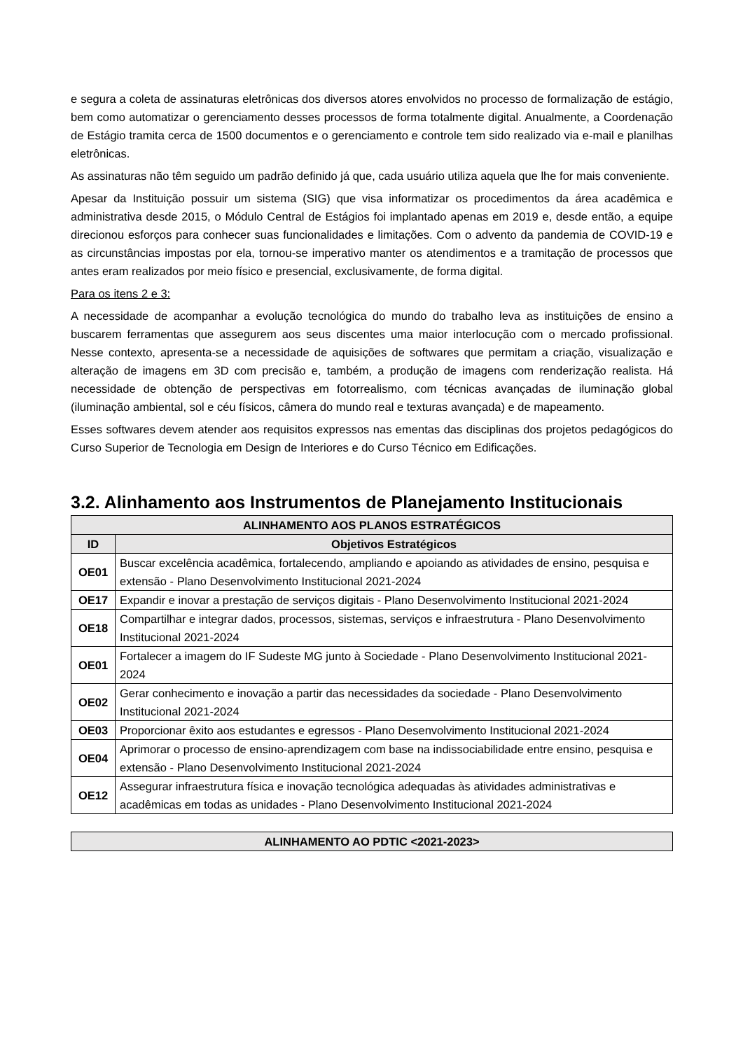e segura a coleta de assinaturas eletrônicas dos diversos atores envolvidos no processo de formalização de estágio, bem como automatizar o gerenciamento desses processos de forma totalmente digital. Anualmente, a Coordenação de Estágio tramita cerca de 1500 documentos e o gerenciamento e controle tem sido realizado via e-mail e planilhas eletrônicas.
As assinaturas não têm seguido um padrão definido já que, cada usuário utiliza aquela que lhe for mais conveniente.
Apesar da Instituição possuir um sistema (SIG) que visa informatizar os procedimentos da área acadêmica e administrativa desde 2015, o Módulo Central de Estágios foi implantado apenas em 2019 e, desde então, a equipe direcionou esforços para conhecer suas funcionalidades e limitações. Com o advento da pandemia de COVID-19 e as circunstâncias impostas por ela, tornou-se imperativo manter os atendimentos e a tramitação de processos que antes eram realizados por meio físico e presencial, exclusivamente, de forma digital.
Para os itens 2 e 3:
A necessidade de acompanhar a evolução tecnológica do mundo do trabalho leva as instituições de ensino a buscarem ferramentas que assegurem aos seus discentes uma maior interlocução com o mercado profissional. Nesse contexto, apresenta-se a necessidade de aquisições de softwares que permitam a criação, visualização e alteração de imagens em 3D com precisão e, também, a produção de imagens com renderização realista. Há necessidade de obtenção de perspectivas em fotorrealismo, com técnicas avançadas de iluminação global (iluminação ambiental, sol e céu físicos, câmera do mundo real e texturas avançada) e de mapeamento.
Esses softwares devem atender aos requisitos expressos nas ementas das disciplinas dos projetos pedagógicos do Curso Superior de Tecnologia em Design de Interiores e do Curso Técnico em Edificações.
3.2. Alinhamento aos Instrumentos de Planejamento Institucionais
| ALINHAMENTO AOS PLANOS ESTRATÉGICOS | |
| --- | --- |
| ID | Objetivos Estratégicos |
| OE01 | Buscar excelência acadêmica, fortalecendo, ampliando e apoiando as atividades de ensino, pesquisa e extensão - Plano Desenvolvimento Institucional 2021-2024 |
| OE17 | Expandir e inovar a prestação de serviços digitais - Plano Desenvolvimento Institucional 2021-2024 |
| OE18 | Compartilhar e integrar dados, processos, sistemas, serviços e infraestrutura - Plano Desenvolvimento Institucional 2021-2024 |
| OE01 | Fortalecer a imagem do IF Sudeste MG junto à Sociedade - Plano Desenvolvimento Institucional 2021-2024 |
| OE02 | Gerar conhecimento e inovação a partir das necessidades da sociedade - Plano Desenvolvimento Institucional 2021-2024 |
| OE03 | Proporcionar êxito aos estudantes e egressos - Plano Desenvolvimento Institucional 2021-2024 |
| OE04 | Aprimorar o processo de ensino-aprendizagem com base na indissociabilidade entre ensino, pesquisa e extensão - Plano Desenvolvimento Institucional 2021-2024 |
| OE12 | Assegurar infraestrutura física e inovação tecnológica adequadas às atividades administrativas e acadêmicas em todas as unidades - Plano Desenvolvimento Institucional 2021-2024 |
| ALINHAMENTO AO PDTIC <2021-2023> |
| --- |